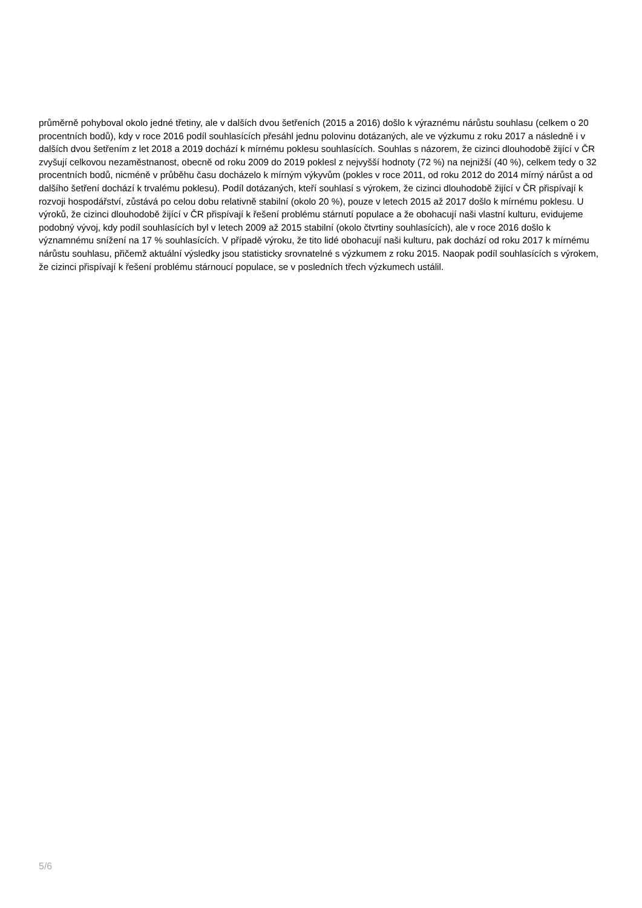průměrně pohyboval okolo jedné třetiny, ale v dalších dvou šetřeních (2015 a 2016) došlo k výraznému nárůstu souhlasu (celkem o 20 procentních bodů), kdy v roce 2016 podíl souhlasících přesáhl jednu polovinu dotázaných, ale ve výzkumu z roku 2017 a následně i v dalších dvou šetřením z let 2018 a 2019 dochází k mírnému poklesu souhlasících. Souhlas s názorem, že cizinci dlouhodobě žijící v ČR zvyšují celkovou nezaměstnanost, obecně od roku 2009 do 2019 poklesl z nejvyšší hodnoty (72 %) na nejnižší (40 %), celkem tedy o 32 procentních bodů, nicméně v průběhu času docházelo k mírným výkyvům (pokles v roce 2011, od roku 2012 do 2014 mírný nárůst a od dalšího šetření dochází k trvalému poklesu). Podíl dotázaných, kteří souhlasí s výrokem, že cizinci dlouhodobě žijící v ČR přispívají k rozvoji hospodářství, zůstává po celou dobu relativně stabilní (okolo 20 %), pouze v letech 2015 až 2017 došlo k mírnému poklesu. U výroků, že cizinci dlouhodobě žijící v ČR přispívají k řešení problému stárnutí populace a že obohacují naši vlastní kulturu, evidujeme podobný vývoj, kdy podíl souhlasících byl v letech 2009 až 2015 stabilní (okolo čtvrtiny souhlasících), ale v roce 2016 došlo k významnému snížení na 17 % souhlasících. V případě výroku, že tito lidé obohacují naši kulturu, pak dochází od roku 2017 k mírnému nárůstu souhlasu, přičemž aktuální výsledky jsou statisticky srovnatelné s výzkumem z roku 2015. Naopak podíl souhlasících s výrokem, že cizinci přispívají k řešení problému stárnoucí populace, se v posledních třech výzkumech ustálil.
5/6